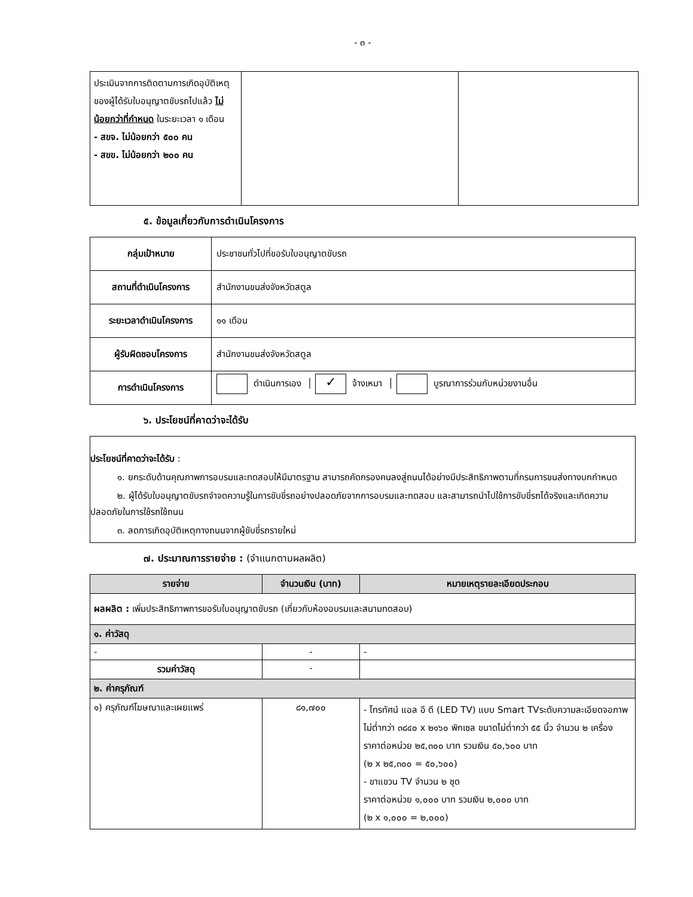- ๓ -
| ประเมินจากการติดตามการเกิดอุบัติเหตุของผู้ได้รับใบอนุญาตขับรถไปแล้ว ไม่น้อยกว่าที่กำหนด ในระยะเวลา ๑ เดือน - สขจ. ไม่น้อยกว่า ๕๐๐ คน - สขข. ไม่น้อยกว่า ๒๐๐ คน | | |
๕. ข้อมูลเกี่ยวกับการดำเนินโครงการ
| กลุ่มเป้าหมาย | ประชาชนทั่วไปที่ขอรับใบอนุญาตขับรถ |
| สถานที่ดำเนินโครงการ | สำนักงานขนส่งจังหวัดสตูล |
| ระยะเวลาดำเนินโครงการ | ๑๑ เดือน |
| ผู้รับผิดชอบโครงการ | สำนักงานขนส่งจังหวัดสตูล |
| การดำเนินโครงการ | ดำเนินการเอง │ ✓ จ้างเหมา │ บูรณาการร่วมกับหน่วยงานอื่น |
๖. ประโยชน์ที่คาดว่าจะได้รับ
ประโยชน์ที่คาดว่าจะได้รับ :
   ๑. ยกระดับด้านคุณภาพการอบรมและทดสอบให้มีมาตรฐาน สามารถคัดกรองคนลงสู่ถนนได้อย่างมีประสิทธิภาพตามที่กรมการขนส่งทางบกกำหนด
   ๒. ผู้ได้รับใบอนุญาตขับรถจำจดความรู้ในการขับขี่รถอย่างปลอดภัยจากการอบรมและทดสอบ และสามารถนำไปใช้การขับขี่รถได้จริงและเกิดความปลอดภัยในการใช้รถใช้ถนน
   ๓. ลดการเกิดอุบัติเหตุทางถนนจากผู้ขับขี่รถรายใหม่
๗. ประมาณการรายจ่าย : (จำแนกตามผลผลิต)
| รายจ่าย | จำนวนเงิน (บาท) | หมายเหตุรายละเอียดประกอบ |
| --- | --- | --- |
| ผลผลิต : เพิ่มประสิทธิภาพการขอรับใบอนุญาตขับรถ (เกี่ยวกับห้องอบรมและสนามทดสอบ) | | |
| ๑. ค่าวัสดุ | | |
| - | - | - |
| รวมค่าวัสดุ | - | |
| ๒. ค่าครุภัณฑ์ | | |
| ๑) ครุภัณฑ์โฆษณาและเผยแพร่ | ๘๑,๗๐๐ | - โทรทัศน์ แอล อี ดี (LED TV) แบบ Smart TVระดับความละเอียดจอภาพไม่ต่ำกว่า ๓๘๔๐ x ๒๑๖๐ พิกเซล ขนาดไม่ต่ำกว่า ๕๕ นิ้ว จำนวน ๒ เครื่อง ราคาต่อหน่วย ๒๕,๓๐๐ บาท รวมเงิน ๕๐,๖๐๐ บาท (๒ x ๒๕,๓๐๐ = ๕๐,๖๐๐) - ขาแขวน TV จำนวน ๒ ชุด ราคาต่อหน่วย ๑,๐๐๐ บาท รวมเงิน ๒,๐๐๐ บาท (๒ x ๑,๐๐๐ = ๒,๐๐๐) |